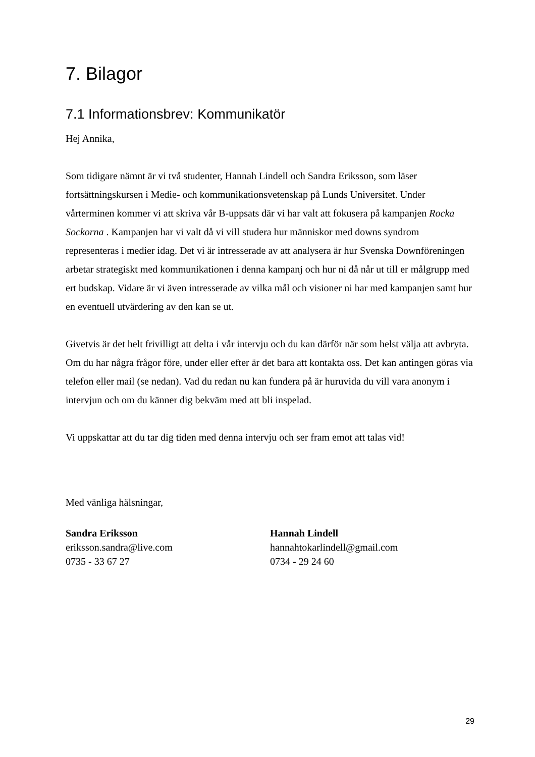7. Bilagor
7.1 Informationsbrev: Kommunikatör
Hej Annika,
Som tidigare nämnt är vi två studenter, Hannah Lindell och Sandra Eriksson, som läser fortsättningskursen i Medie- och kommunikationsvetenskap på Lunds Universitet. Under vårterminen kommer vi att skriva vår B-uppsats där vi har valt att fokusera på kampanjen Rocka Sockorna . Kampanjen har vi valt då vi vill studera hur människor med downs syndrom representeras i medier idag. Det vi är intresserade av att analysera är hur Svenska Downföreningen arbetar strategiskt med kommunikationen i denna kampanj och hur ni då når ut till er målgrupp med ert budskap. Vidare är vi även intresserade av vilka mål och visioner ni har med kampanjen samt hur en eventuell utvärdering av den kan se ut.
Givetvis är det helt frivilligt att delta i vår intervju och du kan därför när som helst välja att avbryta. Om du har några frågor före, under eller efter är det bara att kontakta oss. Det kan antingen göras via telefon eller mail (se nedan). Vad du redan nu kan fundera på är huruvida du vill vara anonym i intervjun och om du känner dig bekväm med att bli inspelad.
Vi uppskattar att du tar dig tiden med denna intervju och ser fram emot att talas vid!
Med vänliga hälsningar,
Sandra Eriksson
eriksson.sandra@live.com
0735 - 33 67 27
Hannah Lindell
hannahtokarlindell@gmail.com
0734 - 29 24 60
29